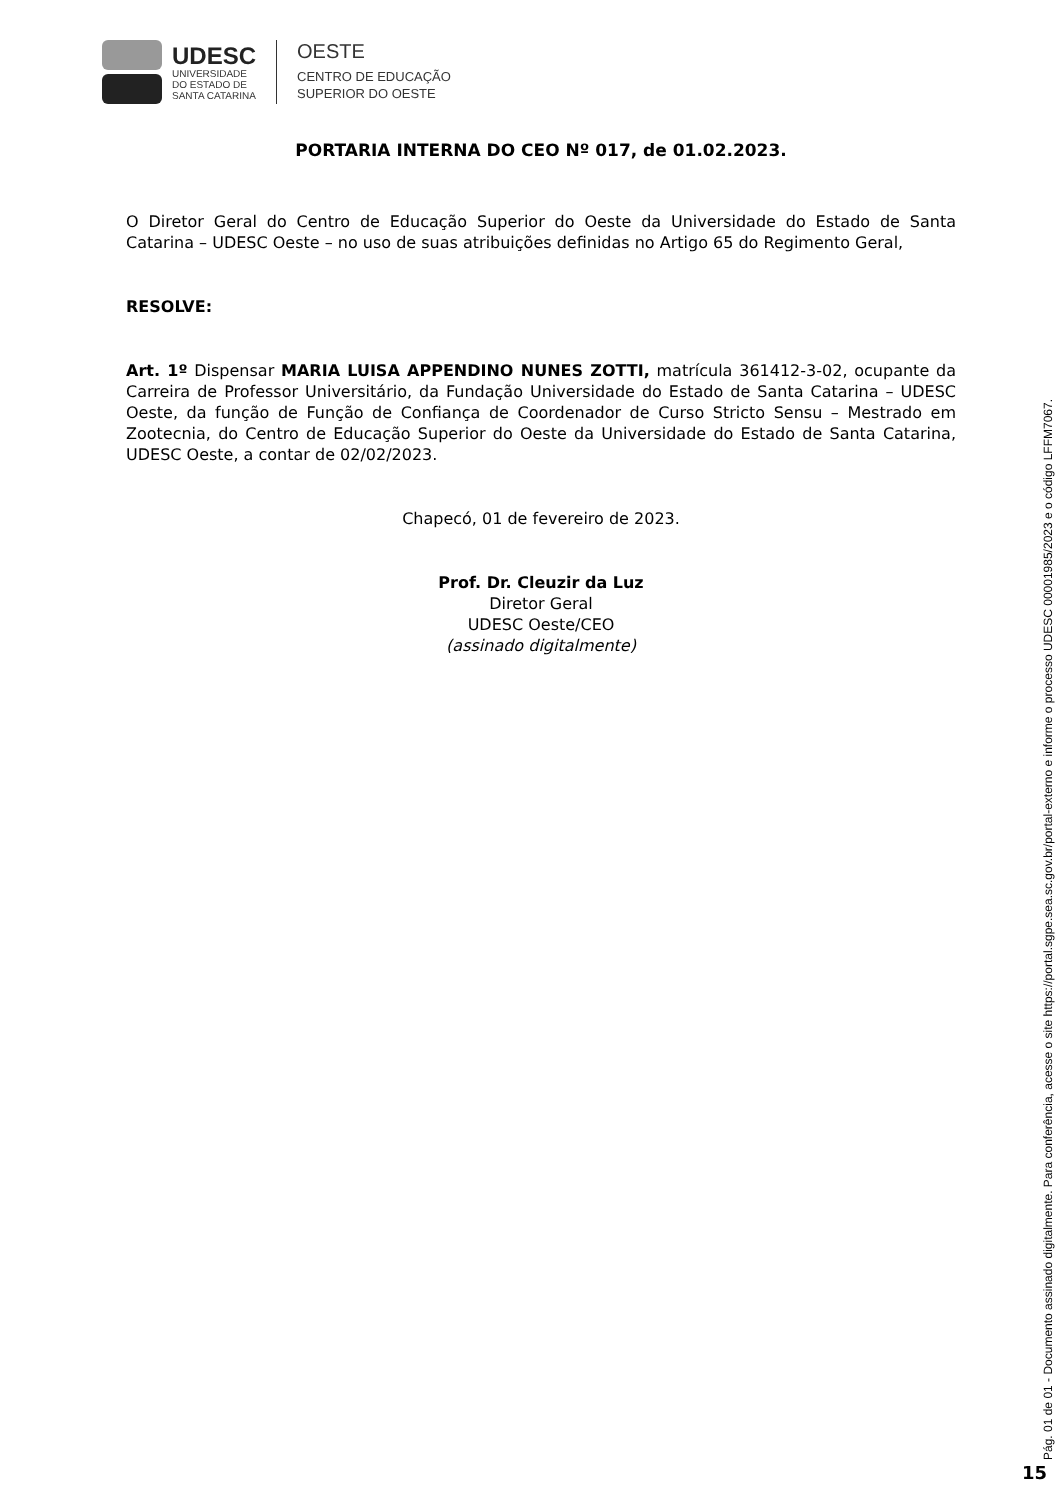UDESC
UNIVERSIDADE
DO ESTADO DE
SANTA CATARINA
OESTE
CENTRO DE EDUCAÇÃO
SUPERIOR DO OESTE
PORTARIA INTERNA DO CEO Nº 017, de 01.02.2023.
O Diretor Geral do Centro de Educação Superior do Oeste da Universidade do Estado de Santa Catarina – UDESC Oeste – no uso de suas atribuições definidas no Artigo 65 do Regimento Geral,
RESOLVE:
Art. 1º Dispensar MARIA LUISA APPENDINO NUNES ZOTTI, matrícula 361412-3-02, ocupante da Carreira de Professor Universitário, da Fundação Universidade do Estado de Santa Catarina – UDESC Oeste, da função de Função de Confiança de Coordenador de Curso Stricto Sensu – Mestrado em Zootecnia, do Centro de Educação Superior do Oeste da Universidade do Estado de Santa Catarina, UDESC Oeste, a contar de 02/02/2023.
Chapecó, 01 de fevereiro de 2023.
Prof. Dr. Cleuzir da Luz
Diretor Geral
UDESC Oeste/CEO
(assinado digitalmente)
Pág. 01 de 01 - Documento assinado digitalmente. Para conferência, acesse o site https://portal.sgpe.sea.sc.gov.br/portal-externo e informe o processo UDESC 00001985/2023 e o código LFFM7067.
15